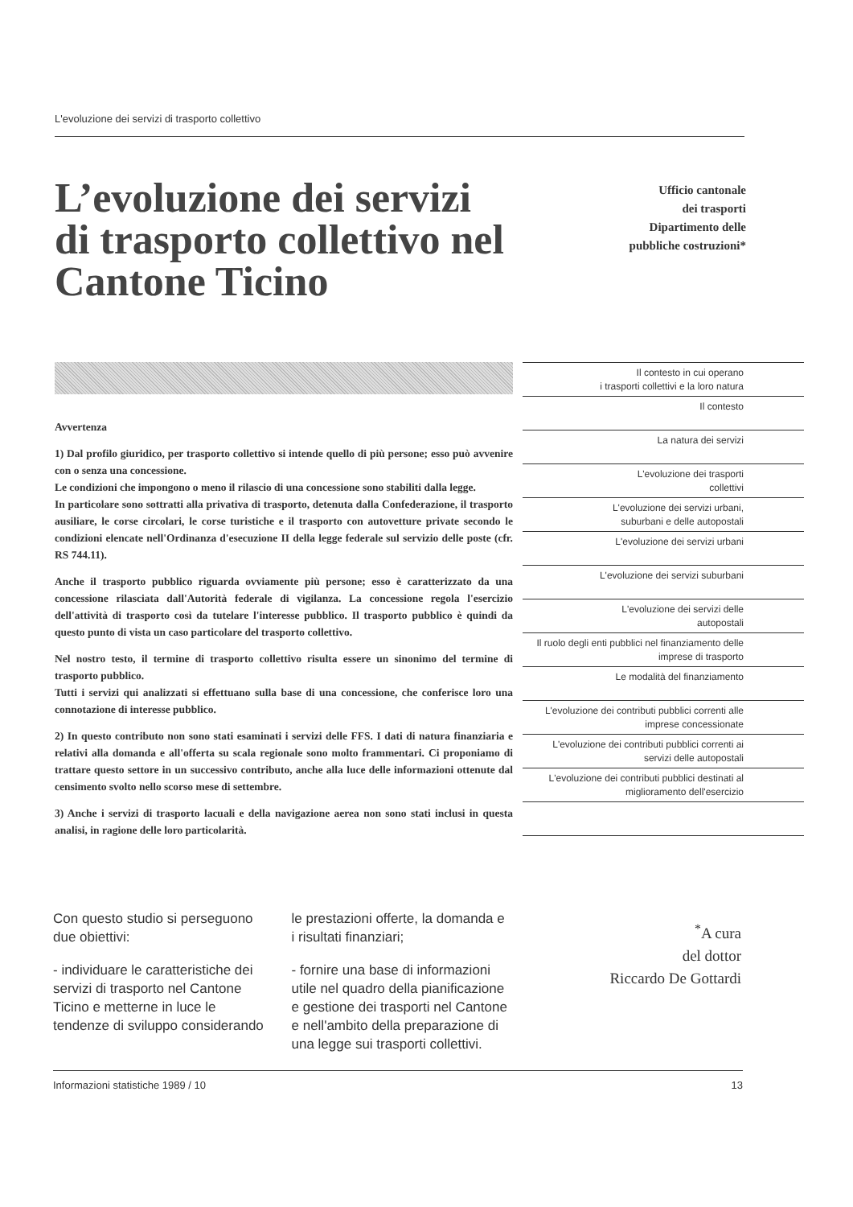L'evoluzione dei servizi di trasporto collettivo
L’evoluzione dei servizi di trasporto collettivo nel Cantone Ticino
Ufficio cantonale
dei trasporti
Dipartimento delle
pubbliche costruzioni*
Avvertenza
1) Dal profilo giuridico, per trasporto collettivo si intende quello di più persone; esso può avvenire con o senza una concessione.
Le condizioni che impongono o meno il rilascio di una concessione sono stabiliti dalla legge.
In particolare sono sottratti alla privativa di trasporto, detenuta dalla Confederazione, il trasporto ausiliare, le corse circolari, le corse turistiche e il trasporto con autovetture private secondo le condizioni elencate nell'Ordinanza d'esecuzione II della legge federale sul servizio delle poste (cfr. RS 744.11).
Anche il trasporto pubblico riguarda ovviamente più persone; esso è caratterizzato da una concessione rilasciata dall'Autorità federale di vigilanza. La concessione regola l'esercizio dell'attività di trasporto così da tutelare l'interesse pubblico. Il trasporto pubblico è quindi da questo punto di vista un caso particolare del trasporto collettivo.
Nel nostro testo, il termine di trasporto collettivo risulta essere un sinonimo del termine di trasporto pubblico.
Tutti i servizi qui analizzati si effettuano sulla base di una concessione, che conferisce loro una connotazione di interesse pubblico.
2) In questo contributo non sono stati esaminati i servizi delle FFS. I dati di natura finanziaria e relativi alla domanda e all'offerta su scala regionale sono molto frammentari. Ci proponiamo di trattare questo settore in un successivo contributo, anche alla luce delle informazioni ottenute dal censimento svolto nello scorso mese di settembre.
3) Anche i servizi di trasporto lacuali e della navigazione aerea non sono stati inclusi in questa analisi, in ragione delle loro particolarità.
Il contesto in cui operano
i trasporti collettivi e la loro natura
Il contesto
La natura dei servizi
L'evoluzione dei trasporti
collettivi
L'evoluzione dei servizi urbani,
suburbani e delle autopostali
L'evoluzione dei servizi urbani
L'evoluzione dei servizi suburbani
L'evoluzione dei servizi delle
autopostali
Il ruolo degli enti pubblici nel finanziamento delle imprese di trasporto
Le modalità del finanziamento
L'evoluzione dei contributi pubblici correnti alle imprese concessionate
L'evoluzione dei contributi pubblici correnti ai servizi delle autopostali
L'evoluzione dei contributi pubblici destinati al miglioramento dell'esercizio
Con questo studio si perseguono due obiettivi:
- individuare le caratteristiche dei servizi di trasporto nel Cantone Ticino e metterne in luce le tendenze di sviluppo considerando le prestazioni offerte, la domanda e i risultati finanziari;
- fornire una base di informazioni utile nel quadro della pianificazione e gestione dei trasporti nel Cantone e nell'ambito della preparazione di una legge sui trasporti collettivi.
<sup>*</sup> A cura
del dottor
Riccardo De Gottardi
Informazioni statistiche 1989 / 10 13